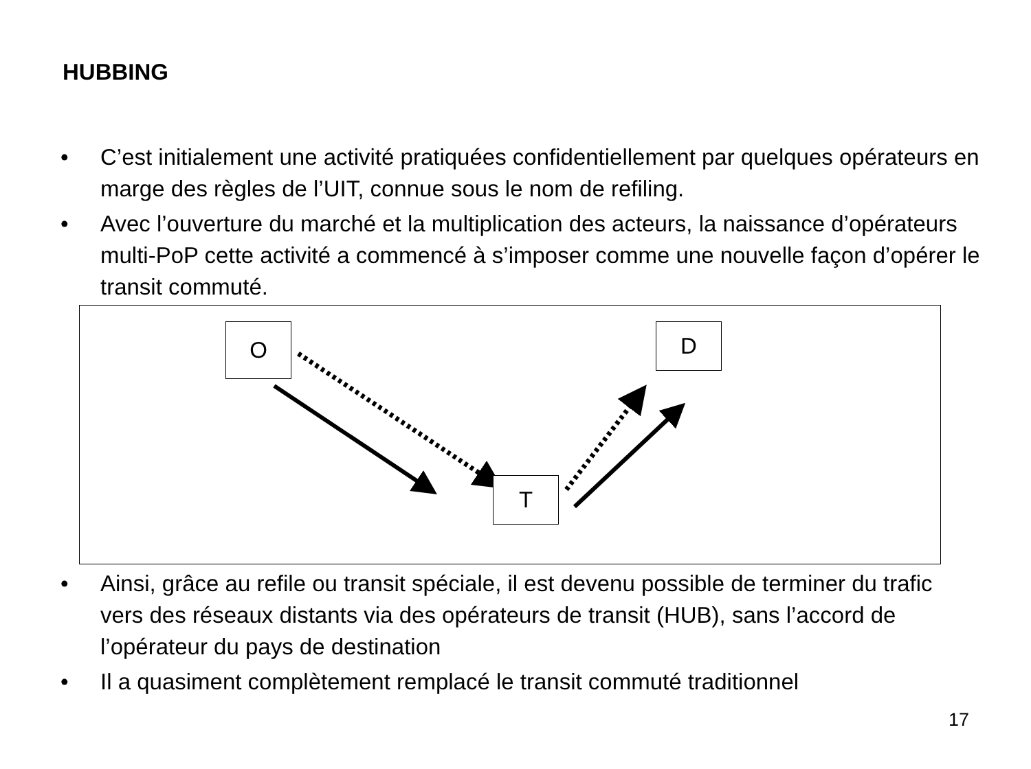HUBBING
• C’est initialement une activité pratiquées confidentiellement par quelques opérateurs en marge des règles de l’UIT, connue sous le nom de refiling.
• Avec l’ouverture du marché et la multiplication des acteurs, la naissance d’opérateurs multi-PoP cette activité a commencé à s’imposer comme une nouvelle façon d’opérer le transit commuté.
O D
T
• Ainsi, grâce au refile ou transit spéciale, il est devenu possible de terminer du trafic vers des réseaux distants via des opérateurs de transit (HUB), sans l’accord de l’opérateur du pays de destination
• Il a quasiment complètement remplacé le transit commuté traditionnel
17